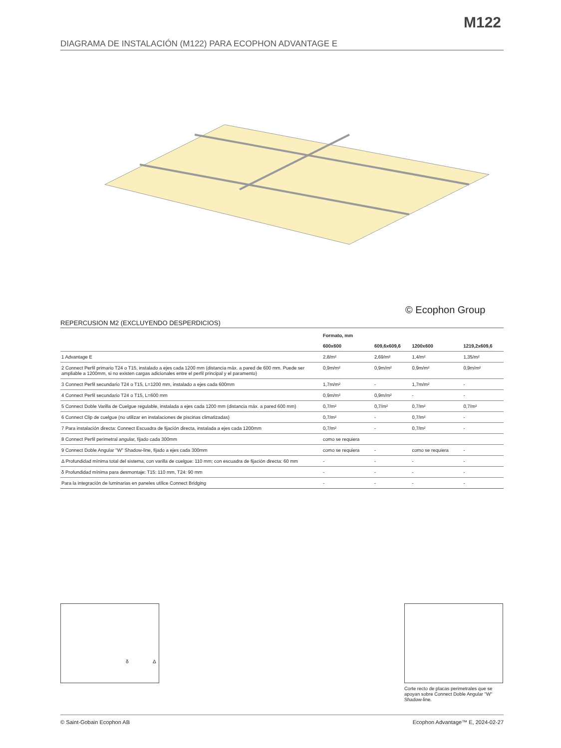M122
DIAGRAMA DE INSTALACIÓN (M122) PARA ECOPHON ADVANTAGE E
© Ecophon Group
REPERCUSION M2 (EXCLUYENDO DESPERDICIOS)
| | Formato, mm | | | |
| --- | --- | --- | --- | --- |
| | 600x600 | 609,6x609,6 | 1200x600 | 1219,2x609,6 |
| 1 Advantage E | 2,8/m² | 2,69/m² | 1,4/m² | 1,35/m² |
| 2 Connect Perfil primario T24 o T15, instalado a ejes cada 1200 mm (distancia máx. a pared de 600 mm. Puede ser ampliable a 1200mm, si no existen cargas adicionales entre el perfil principal y el paramento) | 0,9m/m² | 0,9m/m² | 0,9m/m² | 0,9m/m² |
| 3 Connect Perfil secundario T24 o T15, L=1200 mm, instalado a ejes cada 600mm | 1,7m/m² | - | 1,7m/m² | - |
| 4 Connect Perfil secundario T24 o T15, L=600 mm | 0,9m/m² | 0,9m/m² | - | - |
| 5 Connect Doble Varilla de Cuelgue regulable, instalada a ejes cada 1200 mm (distancia máx. a pared 600 mm) | 0,7/m² | 0,7/m² | 0,7/m² | 0,7/m² |
| 6 Connect Clip de cuelgue (no utilizar en instalaciones de piscinas climatizadas) | 0,7/m² | - | 0,7/m² | - |
| 7 Para instalación directa: Connect Escuadra de fijación directa, instalada a ejes cada 1200mm | 0,7/m² | - | 0,7/m² | - |
| 8 Connect Perfil perimetral angular, fijado cada 300mm | como se requiera | | | |
| 9 Connect Doble Angular "W" Shadow-line, fijado a ejes cada 300mm | como se requiera | - | como se requiera | - |
| Δ Profundidad mínima total del sistema, con varilla de cuelgue: 110 mm; con escuadra de fijación directa: 60 mm | - | - | - | - |
| δ Profundidad mínima para desmontaje: T15: 110 mm, T24: 90 mm | - | - | - | - |
| Para la integración de luminarias en paneles utilice Connect Bridging | - | - | - | - |
δ Δ
Corte recto de placas perimetrales que se apoyan sobre Connect Doble Angular "W" Shadow-line.
© Saint-Gobain Ecophon AB Ecophon Advantage™ E, 2024-02-27